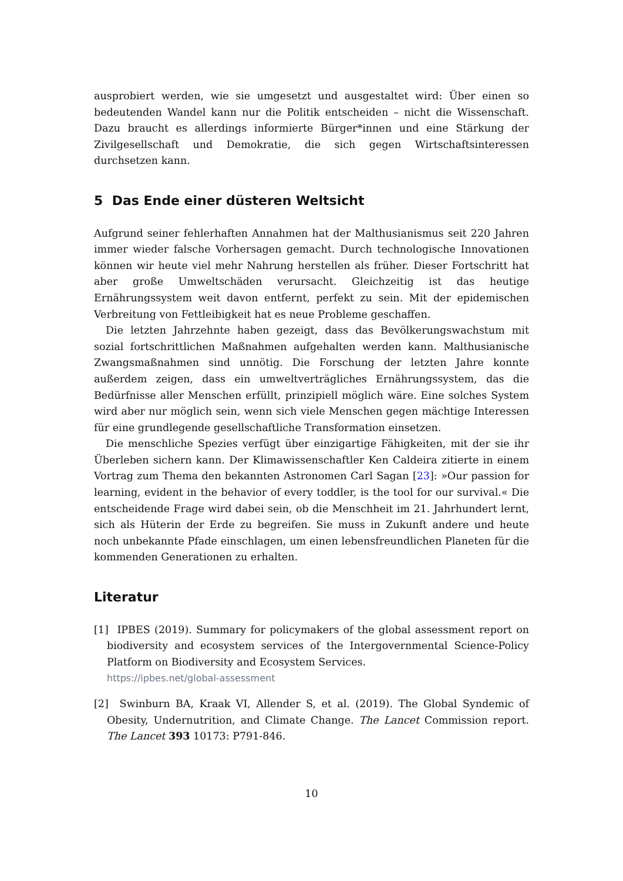ausprobiert werden, wie sie umgesetzt und ausgestaltet wird: Über einen so bedeutenden Wandel kann nur die Politik entscheiden – nicht die Wissenschaft. Dazu braucht es allerdings informierte Bürger*innen und eine Stärkung der Zivilgesellschaft und Demokratie, die sich gegen Wirtschaftsinteressen durchsetzen kann.
5 Das Ende einer düsteren Weltsicht
Aufgrund seiner fehlerhaften Annahmen hat der Malthusianismus seit 220 Jahren immer wieder falsche Vorhersagen gemacht. Durch technologische Innovationen können wir heute viel mehr Nahrung herstellen als früher. Dieser Fortschritt hat aber große Umweltschäden verursacht. Gleichzeitig ist das heutige Ernährungssystem weit davon entfernt, perfekt zu sein. Mit der epidemischen Verbreitung von Fettleibigkeit hat es neue Probleme geschaffen.
Die letzten Jahrzehnte haben gezeigt, dass das Bevölkerungswachstum mit sozial fortschrittlichen Maßnahmen aufgehalten werden kann. Malthusianische Zwangsmaßnahmen sind unnötig. Die Forschung der letzten Jahre konnte außerdem zeigen, dass ein umweltverträgliches Ernährungssystem, das die Bedürfnisse aller Menschen erfüllt, prinzipiell möglich wäre. Eine solches System wird aber nur möglich sein, wenn sich viele Menschen gegen mächtige Interessen für eine grundlegende gesellschaftliche Transformation einsetzen.
Die menschliche Spezies verfügt über einzigartige Fähigkeiten, mit der sie ihr Überleben sichern kann. Der Klimawissenschaftler Ken Caldeira zitierte in einem Vortrag zum Thema den bekannten Astronomen Carl Sagan [23]: »Our passion for learning, evident in the behavior of every toddler, is the tool for our survival.« Die entscheidende Frage wird dabei sein, ob die Menschheit im 21. Jahrhundert lernt, sich als Hüterin der Erde zu begreifen. Sie muss in Zukunft andere und heute noch unbekannte Pfade einschlagen, um einen lebensfreundlichen Planeten für die kommenden Generationen zu erhalten.
Literatur
[1] IPBES (2019). Summary for policymakers of the global assessment report on biodiversity and ecosystem services of the Intergovernmental Science-Policy Platform on Biodiversity and Ecosystem Services.
https://ipbes.net/global-assessment
[2] Swinburn BA, Kraak VI, Allender S, et al. (2019). The Global Syndemic of Obesity, Undernutrition, and Climate Change. The Lancet Commission report. The Lancet 393 10173: P791-846.
10